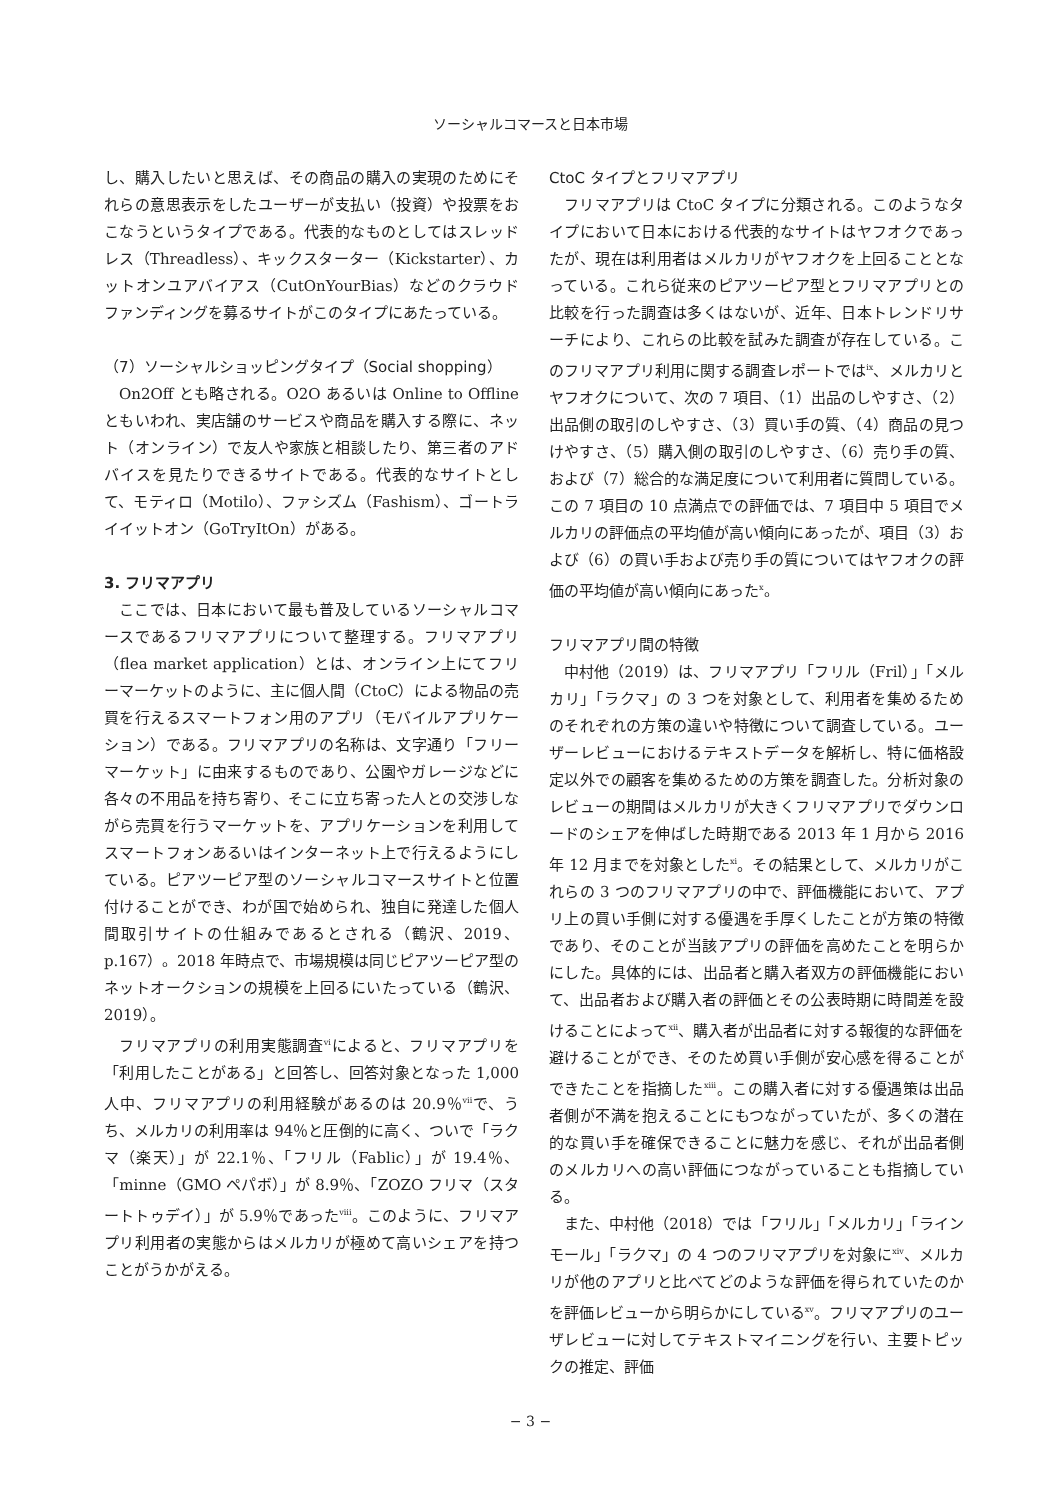ソーシャルコマースと日本市場
し、購入したいと思えば、その商品の購入の実現のためにそれらの意思表示をしたユーザーが支払い（投資）や投票をおこなうというタイプである。代表的なものとしてはスレッドレス（Threadless）、キックスターター（Kickstarter）、カットオンユアバイアス（CutOnYourBias）などのクラウドファンディングを募るサイトがこのタイプにあたっている。
（7）ソーシャルショッピングタイプ（Social shopping）
On2Off とも略される。O2O あるいは Online to Offline ともいわれ、実店舗のサービスや商品を購入する際に、ネット（オンライン）で友人や家族と相談したり、第三者のアドバイスを見たりできるサイトである。代表的なサイトとして、モティロ（Motilo）、ファシズム（Fashism）、ゴートライイットオン（GoTryItOn）がある。
3. フリマアプリ
ここでは、日本において最も普及しているソーシャルコマースであるフリマアプリについて整理する。フリマアプリ（flea market application）とは、オンライン上にてフリーマーケットのように、主に個人間（CtoC）による物品の売買を行えるスマートフォン用のアプリ（モバイルアプリケーション）である。フリマアプリの名称は、文字通り「フリーマーケット」に由来するものであり、公園やガレージなどに各々の不用品を持ち寄り、そこに立ち寄った人との交渉しながら売買を行うマーケットを、アプリケーションを利用してスマートフォンあるいはインターネット上で行えるようにしている。ピアツーピア型のソーシャルコマースサイトと位置付けることができ、わが国で始められ、独自に発達した個人間取引サイトの仕組みであるとされる（鶴沢、2019、p.167）。2018 年時点で、市場規模は同じピアツーピア型のネットオークションの規模を上回るにいたっている（鶴沢、2019）。
フリマアプリの利用実態調査<sup>vi</sup>によると、フリマアプリを「利用したことがある」と回答し、回答対象となった 1,000 人中、フリマアプリの利用経験があるのは 20.9％<sup>vii</sup>で、うち、メルカリの利用率は 94％と圧倒的に高く、ついで「ラクマ（楽天）」が 22.1％、「フリル（Fablic）」が 19.4％、「minne（GMO ペパボ）」が 8.9％、「ZOZO フリマ（スタートトゥデイ）」が 5.9％であった<sup>viii</sup>。このように、フリマアプリ利用者の実態からはメルカリが極めて高いシェアを持つことがうかがえる。
CtoC タイプとフリマアプリ
フリマアプリは CtoC タイプに分類される。このようなタイプにおいて日本における代表的なサイトはヤフオクであったが、現在は利用者はメルカリがヤフオクを上回ることとなっている。これら従来のピアツーピア型とフリマアプリとの比較を行った調査は多くはないが、近年、日本トレンドリサーチにより、これらの比較を試みた調査が存在している。このフリマアプリ利用に関する調査レポートでは<sup>ix</sup>、メルカリとヤフオクについて、次の 7 項目、（1）出品のしやすさ、（2）出品側の取引のしやすさ、（3）買い手の質、（4）商品の見つけやすさ、（5）購入側の取引のしやすさ、（6）売り手の質、および（7）総合的な満足度について利用者に質問している。この 7 項目の 10 点満点での評価では、7 項目中 5 項目でメルカリの評価点の平均値が高い傾向にあったが、項目（3）および（6）の買い手および売り手の質についてはヤフオクの評価の平均値が高い傾向にあった<sup>x</sup>。
フリマアプリ間の特徴
中村他（2019）は、フリマアプリ「フリル（Fril）」「メルカリ」「ラクマ」の 3 つを対象として、利用者を集めるためのそれぞれの方策の違いや特徴について調査している。ユーザーレビューにおけるテキストデータを解析し、特に価格設定以外での顧客を集めるための方策を調査した。分析対象のレビューの期間はメルカリが大きくフリマアプリでダウンロードのシェアを伸ばした時期である 2013 年 1 月から 2016 年 12 月までを対象とした<sup>xi</sup>。その結果として、メルカリがこれらの 3 つのフリマアプリの中で、評価機能において、アプリ上の買い手側に対する優遇を手厚くしたことが方策の特徴であり、そのことが当該アプリの評価を高めたことを明らかにした。具体的には、出品者と購入者双方の評価機能において、出品者および購入者の評価とその公表時期に時間差を設けることによって<sup>xii</sup>、購入者が出品者に対する報復的な評価を避けることができ、そのため買い手側が安心感を得ることができたことを指摘した<sup>xiii</sup>。この購入者に対する優遇策は出品者側が不満を抱えることにもつながっていたが、多くの潜在的な買い手を確保できることに魅力を感じ、それが出品者側のメルカリへの高い評価につながっていることも指摘している。
また、中村他（2018）では「フリル」「メルカリ」「ラインモール」「ラクマ」の 4 つのフリマアプリを対象に<sup>xiv</sup>、メルカリが他のアプリと比べてどのような評価を得られていたのかを評価レビューから明らかにしている<sup>xv</sup>。フリマアプリのユーザレビューに対してテキストマイニングを行い、主要トピックの推定、評価
− 3 −